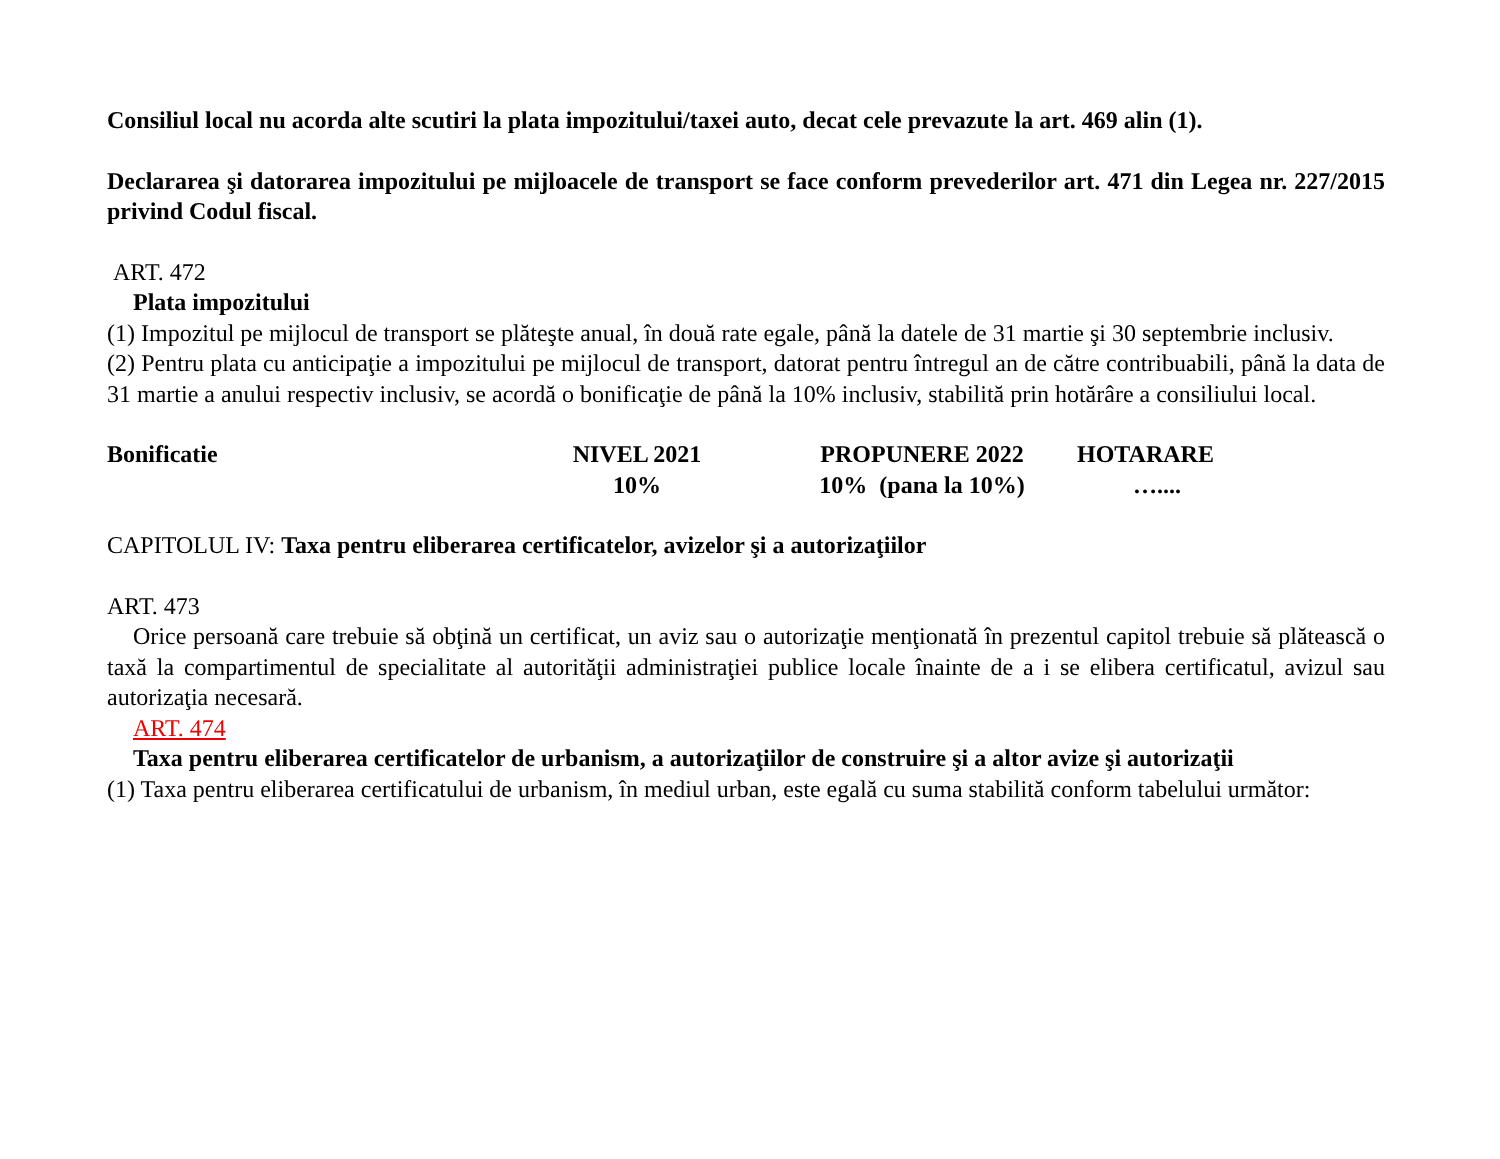Consiliul local nu acorda alte scutiri la plata impozitului/taxei auto, decat cele prevazute la art. 469 alin (1).
Declararea şi datorarea impozitului pe mijloacele de transport se face conform prevederilor art. 471 din Legea nr. 227/2015 privind Codul fiscal.
ART. 472
Plata impozitului
(1) Impozitul pe mijlocul de transport se plăteşte anual, în două rate egale, până la datele de 31 martie şi 30 septembrie inclusiv.
(2) Pentru plata cu anticipaţie a impozitului pe mijlocul de transport, datorat pentru întregul an de către contribuabili, până la data de 31 martie a anului respectiv inclusiv, se acordă o bonificaţie de până la 10% inclusiv, stabilită prin hotărâre a consiliului local.
| Bonificatie | NIVEL 2021 | PROPUNERE 2022 | HOTARARE |
| | 10% | 10% (pana la 10%) | ….... |
CAPITOLUL IV: Taxa pentru eliberarea certificatelor, avizelor şi a autorizaţiilor
ART. 473
Orice persoană care trebuie să obţină un certificat, un aviz sau o autorizaţie menţionată în prezentul capitol trebuie să plătească o taxă la compartimentul de specialitate al autorităţii administraţiei publice locale înainte de a i se elibera certificatul, avizul sau autorizaţia necesară.
ART. 474
Taxa pentru eliberarea certificatelor de urbanism, a autorizaţiilor de construire şi a altor avize şi autorizaţii
(1) Taxa pentru eliberarea certificatului de urbanism, în mediul urban, este egală cu suma stabilită conform tabelului următor: